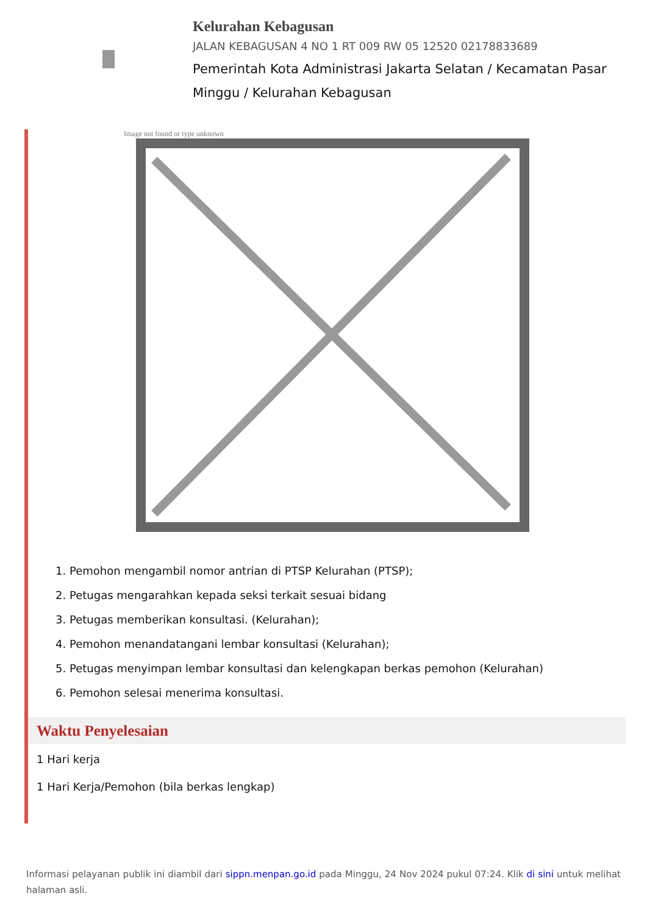Kelurahan Kebagusan
JALAN KEBAGUSAN 4 NO 1 RT 009 RW 05 12520 02178833689
Pemerintah Kota Administrasi Jakarta Selatan / Kecamatan Pasar Minggu / Kelurahan Kebagusan
Image not found or type unknown
1. Pemohon mengambil nomor antrian di PTSP Kelurahan (PTSP);
2. Petugas mengarahkan kepada seksi terkait sesuai bidang
3. Petugas memberikan konsultasi. (Kelurahan);
4. Pemohon menandatangani lembar konsultasi (Kelurahan);
5. Petugas menyimpan lembar konsultasi dan kelengkapan berkas pemohon (Kelurahan)
6. Pemohon selesai menerima konsultasi.
Waktu Penyelesaian
1 Hari kerja
1 Hari Kerja/Pemohon (bila berkas lengkap)
Informasi pelayanan publik ini diambil dari sippn.menpan.go.id pada Minggu, 24 Nov 2024 pukul 07:24. Klik di sini untuk melihat halaman asli.